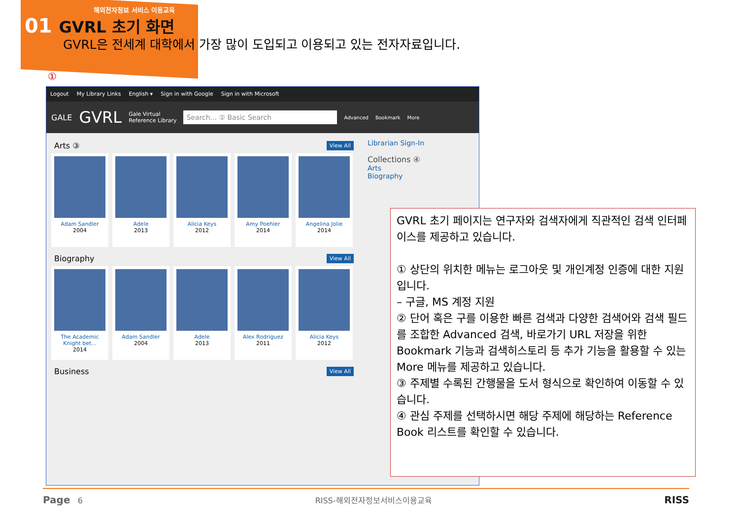해외전자정보 서비스 이용교육
01 GVRL 초기 화면
GVRL은 전세계 대학에서 가장 많이 도입되고 이용되고 있는 전자자료입니다.
①
Logout My Library Links English ▾ Sign in with Google Sign in with Microsoft
GALE GVRL Gale Virtual
Reference Library Search... ② Basic Search Advanced Bookmark More
Arts ③ View All
Adam Sandler
2004
Adele
2013
Alicia Keys
2012
Amy Poehler
2014
Angelina Jolie
2014
Biography View All
The Academic Knight bet...
2014
Adam Sandler
2004
Adele
2013
Alex Rodriguez
2011
Alicia Keys
2012
Business View All
Librarian Sign-In
Collections ④
Arts
Biography
GVRL 초기 페이지는 연구자와 검색자에게 직관적인 검색 인터페이스를 제공하고 있습니다.
① 상단의 위치한 메뉴는 로그아웃 및 개인계정 인증에 대한 지원입니다.
– 구글, MS 계정 지원
② 단어 혹은 구를 이용한 빠른 검색과 다양한 검색어와 검색 필드를 조합한 Advanced 검색, 바로가기 URL 저장을 위한 Bookmark 기능과 검색히스토리 등 추가 기능을 활용할 수 있는 More 메뉴를 제공하고 있습니다.
③ 주제별 수록된 간행물을 도서 형식으로 확인하여 이동할 수 있습니다.
④ 관심 주제를 선택하시면 해당 주제에 해당하는 Reference Book 리스트를 확인할 수 있습니다.
Page 6 RISS-해외전자정보서비스이용교육 RISS